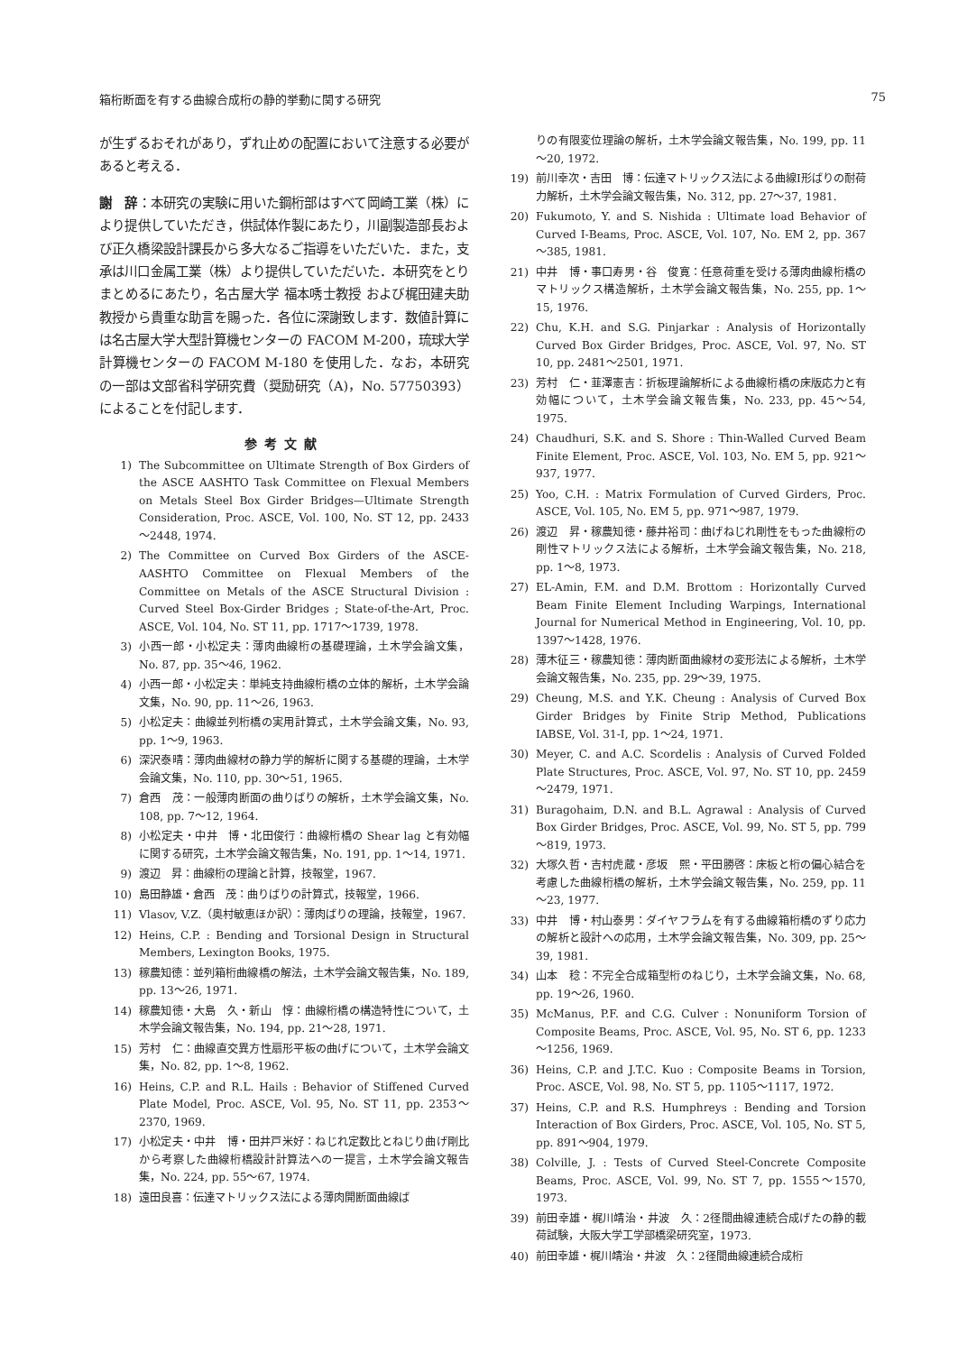箱桁断面を有する曲線合成桁の静的挙動に関する研究 75
が生ずるおそれがあり，ずれ止めの配置において注意する必要があると考える．
謝　辞：本研究の実験に用いた鋼桁部はすべて岡崎工業（株）により提供していただき，供試体作製にあたり，川副製造部長および正久橋梁設計課長から多大なるご指導をいただいた．また，支承は川口金属工業（株）より提供していただいた．本研究をとりまとめるにあたり，名古屋大学 福本唀士教授 および梶田建夫助教授から貴重な助言を賜った．各位に深謝致します．数値計算には名古屋大学大型計算機センターの FACOM M-200，琉球大学計算機センターの FACOM M-180 を使用した．なお，本研究の一部は文部省科学研究費（奨励研究（A)，No. 57750393）によることを付記します．
参考文献
1) The Subcommittee on Ultimate Strength of Box Girders of the ASCE AASHTO Task Committee on Flexual Members on Metals Steel Box Girder Bridges—Ultimate Strength Consideration, Proc. ASCE, Vol. 100, No. ST 12, pp. 2433～2448, 1974.
2) The Committee on Curved Box Girders of the ASCE-AASHTO Committee on Flexual Members of the Committee on Metals of the ASCE Structural Division : Curved Steel Box-Girder Bridges ; State-of-the-Art, Proc. ASCE, Vol. 104, No. ST 11, pp. 1717～1739, 1978.
3) 小西一郎・小松定夫：薄肉曲線桁の基礎理論，土木学会論文集，No. 87, pp. 35～46, 1962.
4) 小西一郎・小松定夫：単純支持曲線桁橋の立体的解析，土木学会論文集，No. 90, pp. 11～26, 1963.
5) 小松定夫：曲線並列桁橋の実用計算式，土木学会論文集，No. 93, pp. 1～9, 1963.
6) 深沢泰晴：薄肉曲線材の静力学的解析に関する基礎的理論，土木学会論文集，No. 110, pp. 30～51, 1965.
7) 倉西　茂：一般薄肉断面の曲りばりの解析，土木学会論文集，No. 108, pp. 7～12, 1964.
8) 小松定夫・中井　博・北田俊行：曲線桁橋の Shear lag と有効幅に関する研究，土木学会論文報告集，No. 191, pp. 1～14, 1971.
9) 渡辺　昇：曲線桁の理論と計算，技報堂，1967.
10) 島田静雄・倉西　茂：曲りばりの計算式，技報堂，1966.
11) Vlasov, V.Z.（奥村敏恵ほか訳）：薄肉ばりの理論，技報堂，1967.
12) Heins, C.P. : Bending and Torsional Design in Structural Members, Lexington Books, 1975.
13) 稼農知徳：並列箱桁曲線橋の解法，土木学会論文報告集，No. 189, pp. 13～26, 1971.
14) 稼農知徳・大島　久・新山　惇：曲線桁橋の構造特性について，土木学会論文報告集，No. 194, pp. 21～28, 1971.
15) 芳村　仁：曲線直交異方性扇形平板の曲げについて，土木学会論文集，No. 82, pp. 1～8, 1962.
16) Heins, C.P. and R.L. Hails : Behavior of Stiffened Curved Plate Model, Proc. ASCE, Vol. 95, No. ST 11, pp. 2353～2370, 1969.
17) 小松定夫・中井　博・田井戸米好：ねじれ定数比とねじり曲げ剛比から考察した曲線桁橋設計計算法への一提言，土木学会論文報告集，No. 224, pp. 55～67, 1974.
18) 遠田良喜：伝達マトリックス法による薄肉開断面曲線ば
りの有限変位理論の解析，土木学会論文報告集，No. 199, pp. 11～20, 1972.
19) 前川幸次・吉田　博：伝達マトリックス法による曲線I形ばりの耐荷力解析，土木学会論文報告集，No. 312, pp. 27～37, 1981.
20) Fukumoto, Y. and S. Nishida : Ultimate load Behavior of Curved I-Beams, Proc. ASCE, Vol. 107, No. EM 2, pp. 367～385, 1981.
21) 中井　博・事口寿男・谷　俊寛：任意荷重を受ける薄肉曲線桁橋のマトリックス構造解析，土木学会論文報告集，No. 255, pp. 1～15, 1976.
22) Chu, K.H. and S.G. Pinjarkar : Analysis of Horizontally Curved Box Girder Bridges, Proc. ASCE, Vol. 97, No. ST 10, pp. 2481～2501, 1971.
23) 芳村　仁・韮澤憲吉：折板理論解析による曲線桁橋の床版応力と有効幅について，土木学会論文報告集，No. 233, pp. 45～54, 1975.
24) Chaudhuri, S.K. and S. Shore : Thin-Walled Curved Beam Finite Element, Proc. ASCE, Vol. 103, No. EM 5, pp. 921～937, 1977.
25) Yoo, C.H. : Matrix Formulation of Curved Girders, Proc. ASCE, Vol. 105, No. EM 5, pp. 971～987, 1979.
26) 渡辺　昇・稼農知徳・藤井裕司：曲げねじれ剛性をもった曲線桁の剛性マトリックス法による解析，土木学会論文報告集，No. 218, pp. 1～8, 1973.
27) EL-Amin, F.M. and D.M. Brottom : Horizontally Curved Beam Finite Element Including Warpings, International Journal for Numerical Method in Engineering, Vol. 10, pp. 1397～1428, 1976.
28) 薄木征三・稼農知徳：薄肉断面曲線材の変形法による解析，土木学会論文報告集，No. 235, pp. 29～39, 1975.
29) Cheung, M.S. and Y.K. Cheung : Analysis of Curved Box Girder Bridges by Finite Strip Method, Publications IABSE, Vol. 31-I, pp. 1～24, 1971.
30) Meyer, C. and A.C. Scordelis : Analysis of Curved Folded Plate Structures, Proc. ASCE, Vol. 97, No. ST 10, pp. 2459～2479, 1971.
31) Buragohaim, D.N. and B.L. Agrawal : Analysis of Curved Box Girder Bridges, Proc. ASCE, Vol. 99, No. ST 5, pp. 799～819, 1973.
32) 大塚久哲・吉村虎蔵・彦坂　熙・平田勝啓：床板と桁の偏心結合を考慮した曲線桁橋の解析，土木学会論文報告集，No. 259, pp. 11～23, 1977.
33) 中井　博・村山泰男：ダイヤフラムを有する曲線箱桁橋のずり応力の解析と設計への応用，土木学会論文報告集，No. 309, pp. 25～39, 1981.
34) 山本　稔：不完全合成箱型桁のねじり，土木学会論文集，No. 68, pp. 19～26, 1960.
35) McManus, P.F. and C.G. Culver : Nonuniform Torsion of Composite Beams, Proc. ASCE, Vol. 95, No. ST 6, pp. 1233～1256, 1969.
36) Heins, C.P. and J.T.C. Kuo : Composite Beams in Torsion, Proc. ASCE, Vol. 98, No. ST 5, pp. 1105～1117, 1972.
37) Heins, C.P. and R.S. Humphreys : Bending and Torsion Interaction of Box Girders, Proc. ASCE, Vol. 105, No. ST 5, pp. 891～904, 1979.
38) Colville, J. : Tests of Curved Steel-Concrete Composite Beams, Proc. ASCE, Vol. 99, No. ST 7, pp. 1555～1570, 1973.
39) 前田幸雄・梶川靖治・井波　久：2径間曲線連続合成げたの静的載荷試験，大阪大学工学部橋梁研究室，1973.
40) 前田幸雄・梶川靖治・井波　久：2径間曲線連続合成桁